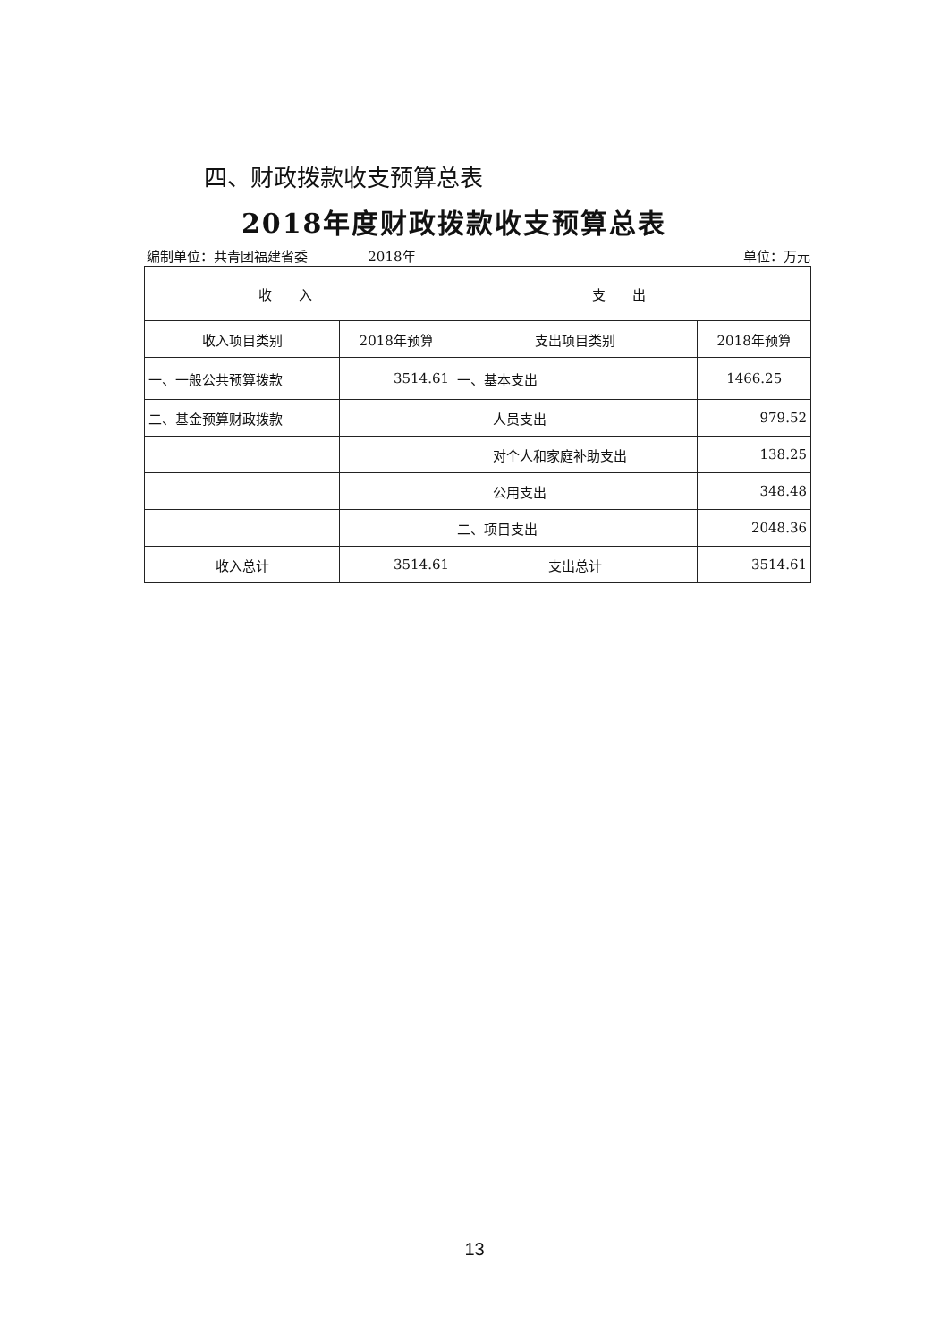四、财政拨款收支预算总表
2018年度财政拨款收支预算总表
编制单位：共青团福建省委 2018年 单位：万元
| 收入 | | 支出 | |
| --- | --- | --- | --- |
| 收入项目类别 | 2018年预算 | 支出项目类别 | 2018年预算 |
| 一、一般公共预算拨款 | 3514.61 | 一、基本支出 | 1466.25 |
| 二、基金预算财政拨款 | | 人员支出 | 979.52 |
| | | 对个人和家庭补助支出 | 138.25 |
| | | 公用支出 | 348.48 |
| | | 二、项目支出 | 2048.36 |
| 收入总计 | 3514.61 | 支出总计 | 3514.61 |
13